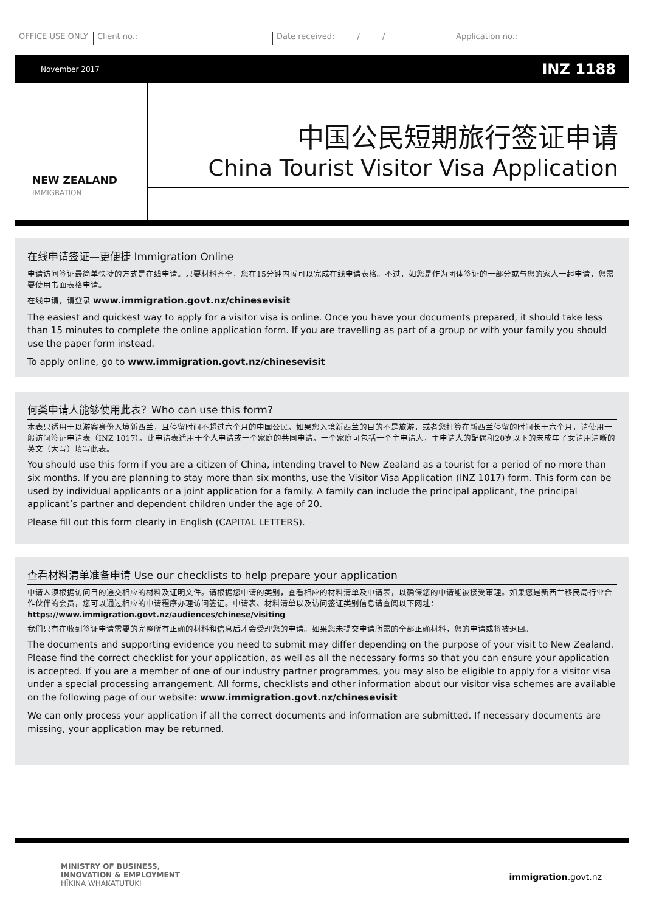OFFICE USE ONLY Client no.: Date received: / / Application no.:
November 2017 INZ 1188
NEW ZEALAND
IMMIGRATION
中国公民短期旅行签证申请
China Tourist Visitor Visa Application
在线申请签证—更便捷 Immigration Online
申请访问签证最简单快捷的方式是在线申请。只要材料齐全，您在15分钟内就可以完成在线申请表格。不过，如您是作为团体签证的一部分或与您的家人一起申请，您需要使用书面表格申请。
在线申请，请登录 www.immigration.govt.nz/chinesevisit
The easiest and quickest way to apply for a visitor visa is online. Once you have your documents prepared, it should take less than 15 minutes to complete the online application form. If you are travelling as part of a group or with your family you should use the paper form instead.
To apply online, go to www.immigration.govt.nz/chinesevisit
何类申请人能够使用此表？Who can use this form?
本表只适用于以游客身份入境新西兰，且停留时间不超过六个月的中国公民。如果您入境新西兰的目的不是旅游，或者您打算在新西兰停留的时间长于六个月，请使用一般访问签证申请表（INZ 1017）。此申请表适用于个人申请或一个家庭的共同申请。一个家庭可包括一个主申请人，主申请人的配偶和20岁以下的未成年子女请用清晰的英文（大写）填写此表。
You should use this form if you are a citizen of China, intending travel to New Zealand as a tourist for a period of no more than six months. If you are planning to stay more than six months, use the Visitor Visa Application (INZ 1017) form. This form can be used by individual applicants or a joint application for a family. A family can include the principal applicant, the principal applicant’s partner and dependent children under the age of 20.
Please fill out this form clearly in English (CAPITAL LETTERS).
查看材料清单准备申请 Use our checklists to help prepare your application
申请人须根据访问目的递交相应的材料及证明文件。请根据您申请的类别，查看相应的材料清单及申请表，以确保您的申请能被接受审理。如果您是新西兰移民局行业合作伙伴的会员，您可以通过相应的申请程序办理访问签证。申请表、材料清单以及访问签证类别信息请查阅以下网址：https://www.immigration.govt.nz/audiences/chinese/visiting
我们只有在收到签证申请需要的完整所有正确的材料和信息后才会受理您的申请。如果您未提交申请所需的全部正确材料，您的申请或将被退回。
The documents and supporting evidence you need to submit may differ depending on the purpose of your visit to New Zealand. Please find the correct checklist for your application, as well as all the necessary forms so that you can ensure your application is accepted. If you are a member of one of our industry partner programmes, you may also be eligible to apply for a visitor visa under a special processing arrangement. All forms, checklists and other information about our visitor visa schemes are available on the following page of our website: www.immigration.govt.nz/chinesevisit
We can only process your application if all the correct documents and information are submitted. If necessary documents are missing, your application may be returned.
MINISTRY OF BUSINESS,
INNOVATION & EMPLOYMENT
HĪKINA WHAKATUTUKI
immigration.govt.nz